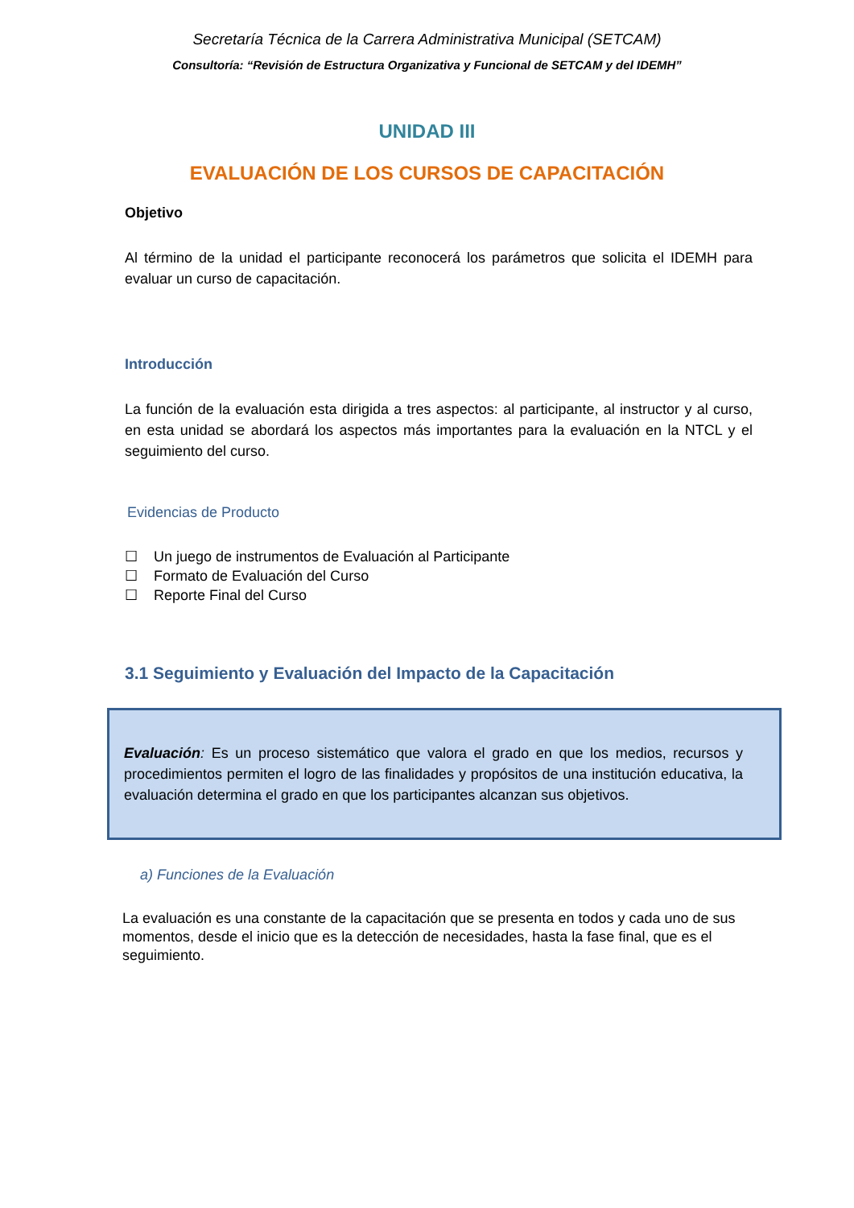Secretaría Técnica de la Carrera Administrativa Municipal (SETCAM)
Consultoría: “Revisión de Estructura Organizativa y Funcional de SETCAM y del IDEMH”
UNIDAD III
EVALUACIÓN DE LOS CURSOS DE CAPACITACIÓN
Objetivo
Al término de la unidad el participante reconocerá los parámetros que solicita el IDEMH para evaluar un curso de capacitación.
Introducción
La función de la evaluación esta dirigida a tres aspectos: al participante, al instructor y al curso, en esta unidad se abordará los aspectos más importantes para la evaluación en la NTCL y el seguimiento del curso.
Evidencias de Producto
☐ Un juego de instrumentos de Evaluación al Participante
☐ Formato de Evaluación del Curso
☐ Reporte Final del Curso
3.1 Seguimiento y Evaluación del Impacto de la Capacitación
Evaluación: Es un proceso sistemático que valora el grado en que los medios, recursos y procedimientos permiten el logro de las finalidades y propósitos de una institución educativa, la evaluación determina el grado en que los participantes alcanzan sus objetivos.
a) Funciones de la Evaluación
La evaluación es una constante de la capacitación que se presenta en todos y cada uno de sus momentos, desde el inicio que es la detección de necesidades, hasta la fase final, que es el seguimiento.